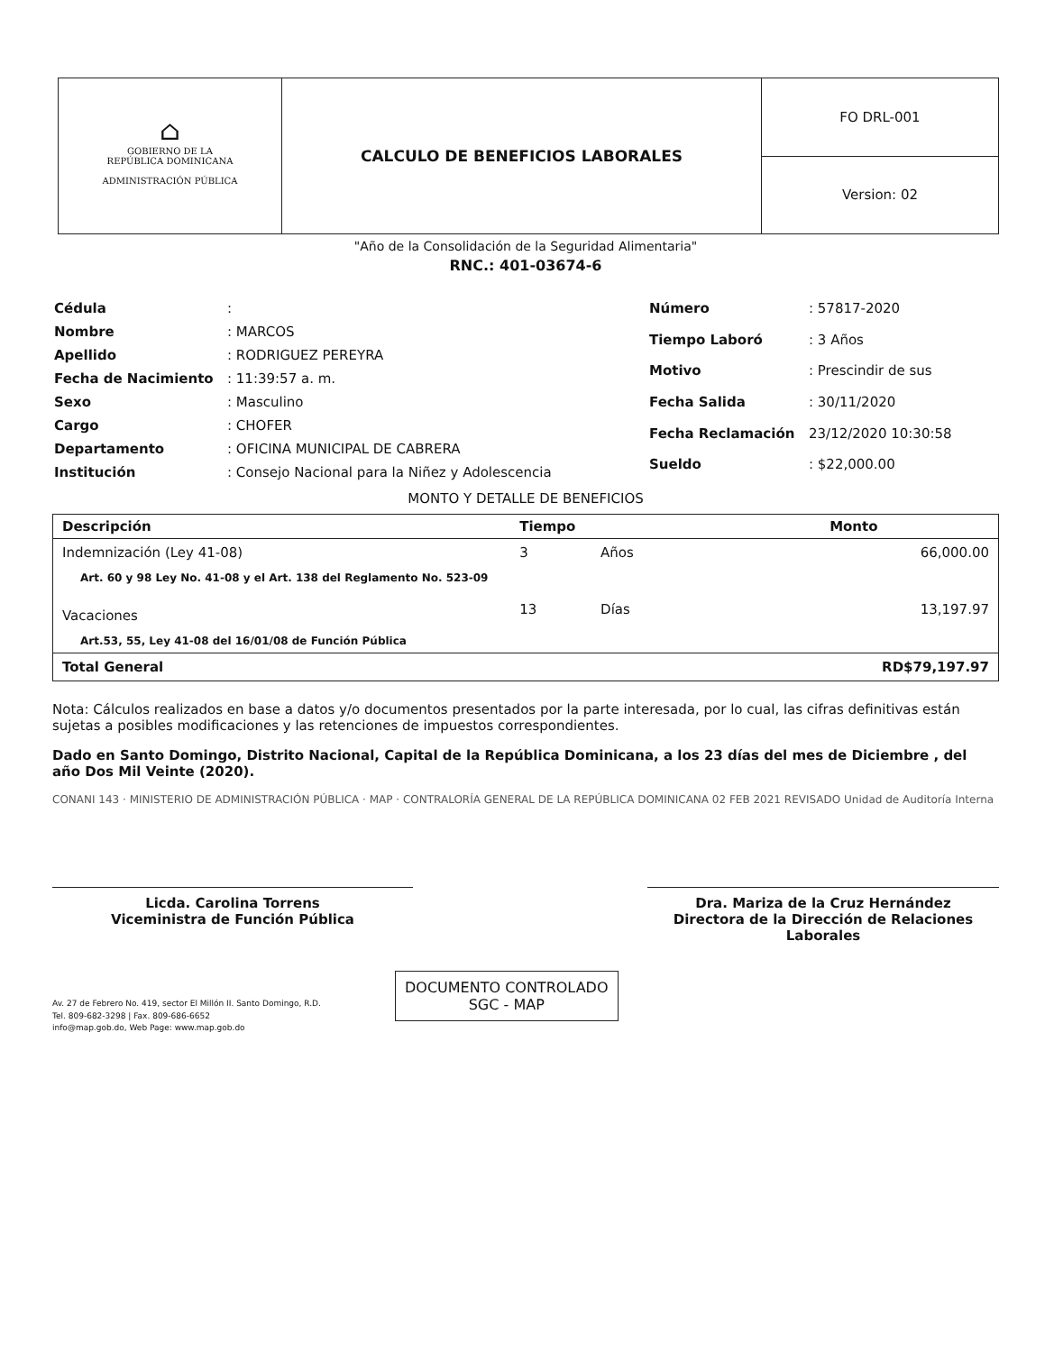⌂
GOBIERNO DE LA
REPÚBLICA DOMINICANA
ADMINISTRACIÓN PÚBLICA
CALCULO DE BENEFICIOS LABORALES
FO DRL-001
Version: 02
"Año de la Consolidación de la Seguridad Alimentaria"
RNC.: 401-03674-6
| Cédula | : |
| Nombre | : MARCOS |
| Apellido | : RODRIGUEZ PEREYRA |
| Fecha de Nacimiento | : 11:39:57 a. m. |
| Sexo | : Masculino |
| Cargo | : CHOFER |
| Departamento | : OFICINA MUNICIPAL DE CABRERA |
| Institución | : Consejo Nacional para la Niñez y Adolescencia |
| Número | : 57817-2020 |
| Tiempo Laboró | : 3 Años |
| Motivo | : Prescindir de sus |
| Fecha Salida | : 30/11/2020 |
| Fecha Reclamación | 23/12/2020 10:30:58 |
| Sueldo | : $22,000.00 |
MONTO Y DETALLE DE BENEFICIOS
| Descripción | Tiempo | | Monto |
| --- | --- | --- | --- |
| Indemnización (Ley 41-08) | 3 | Años | 66,000.00 |
| Art. 60 y 98 Ley No. 41-08 y el Art. 138 del Reglamento No. 523-09 | | | |
| Vacaciones | 13 | Días | 13,197.97 |
| Art.53, 55, Ley 41-08 del 16/01/08 de Función Pública | | | |
| Total General | | | RD$79,197.97 |
Nota: Cálculos realizados en base a datos y/o documentos presentados por la parte interesada, por lo cual, las cifras definitivas están sujetas a posibles modificaciones y las retenciones de impuestos correspondientes.
Dado en Santo Domingo, Distrito Nacional, Capital de la República Dominicana, a los 23 días del mes de Diciembre , del año Dos Mil Veinte (2020).
CONANI 143 · MINISTERIO DE ADMINISTRACIÓN PÚBLICA · MAP · CONTRALORÍA GENERAL DE LA REPÚBLICA DOMINICANA 02 FEB 2021 REVISADO Unidad de Auditoría Interna
Licda. Carolina Torrens
Viceministra de Función Pública
Dra. Mariza de la Cruz Hernández
Directora de la Dirección de Relaciones Laborales
Av. 27 de Febrero No. 419, sector El Millón II. Santo Domingo, R.D.
Tel. 809-682-3298 | Fax. 809-686-6652
info@map.gob.do, Web Page: www.map.gob.do
DOCUMENTO CONTROLADO
SGC - MAP